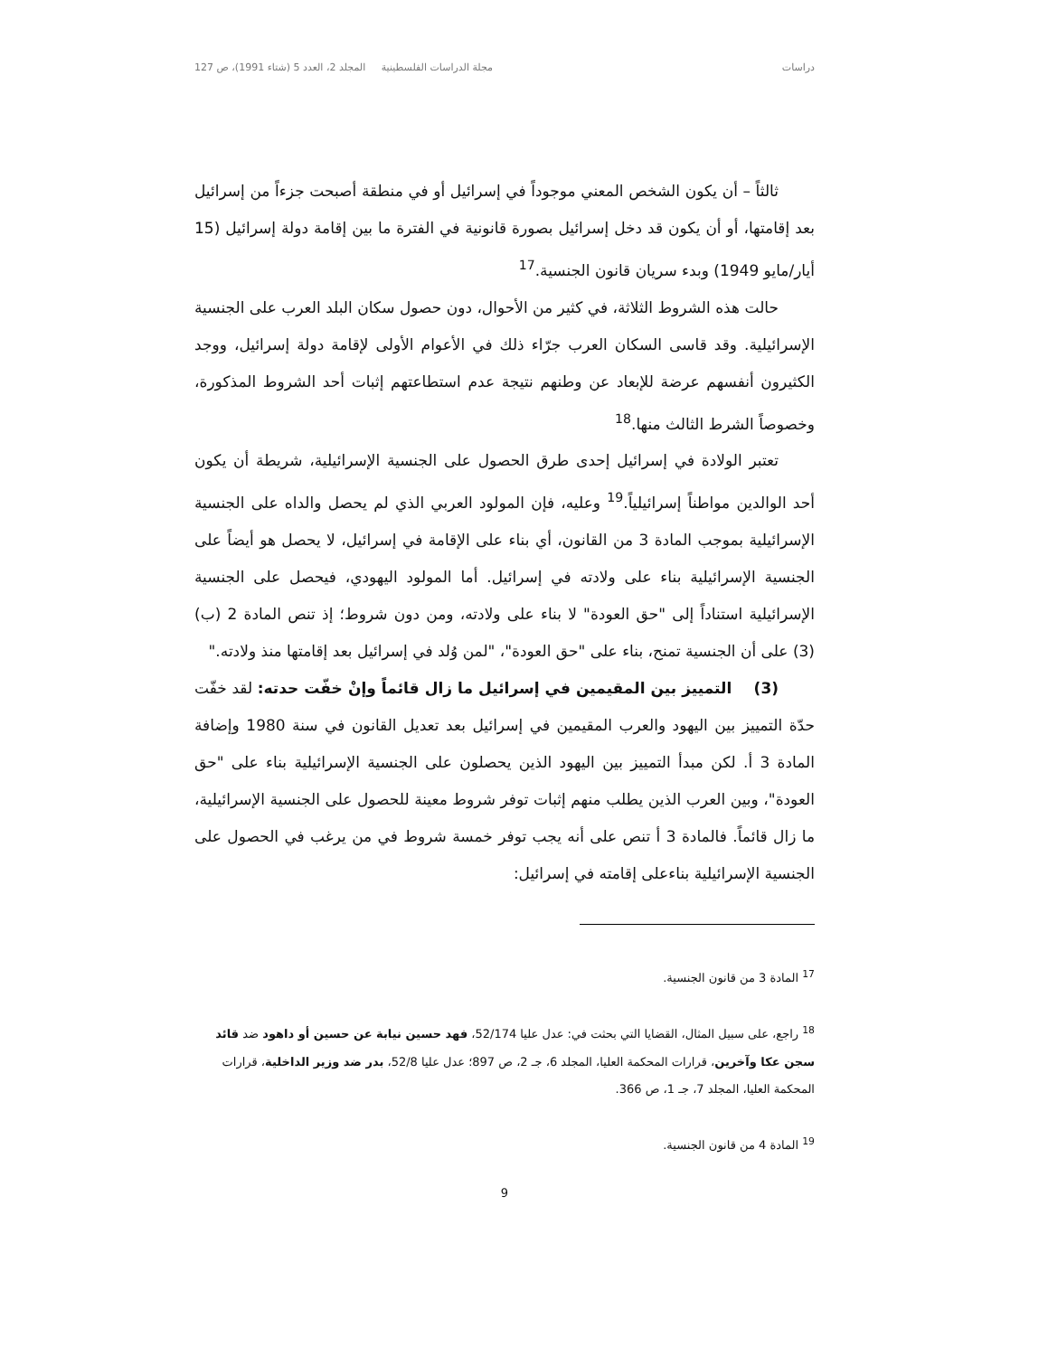دراسات مجلة الدراسات الفلسطينية المجلد 2، العدد 5 (شتاء 1991)، ص 127
ثالثاً – أن يكون الشخص المعني موجوداً في إسرائيل أو في منطقة أصبحت جزءاً من إسرائيل بعد إقامتها، أو أن يكون قد دخل إسرائيل بصورة قانونية في الفترة ما بين إقامة دولة إسرائيل (15 أيار/مايو 1949) وبدء سريان قانون الجنسية.<sup>17</sup>
حالت هذه الشروط الثلاثة، في كثير من الأحوال، دون حصول سكان البلد العرب على الجنسية الإسرائيلية. وقد قاسى السكان العرب جرّاء ذلك في الأعوام الأولى لإقامة دولة إسرائيل، ووجد الكثيرون أنفسهم عرضة للإبعاد عن وطنهم نتيجة عدم استطاعتهم إثبات أحد الشروط المذكورة، وخصوصاً الشرط الثالث منها.<sup>18</sup>
تعتبر الولادة في إسرائيل إحدى طرق الحصول على الجنسية الإسرائيلية، شريطة أن يكون أحد الوالدين مواطناً إسرائيلياً.<sup>19</sup> وعليه، فإن المولود العربي الذي لم يحصل والداه على الجنسية الإسرائيلية بموجب المادة 3 من القانون، أي بناء على الإقامة في إسرائيل، لا يحصل هو أيضاً على الجنسية الإسرائيلية بناء على ولادته في إسرائيل. أما المولود اليهودي، فيحصل على الجنسية الإسرائيلية استناداً إلى "حق العودة" لا بناء على ولادته، ومن دون شروط؛ إذ تنص المادة 2 (ب) (3) على أن الجنسية تمنح، بناء على "حق العودة"، "لمن وُلد في إسرائيل بعد إقامتها منذ ولادته."
(3) التمييز بين المقيمين في إسرائيل ما زال قائماً وإنْ خفّت حدته: لقد خفّت حدّة التمييز بين اليهود والعرب المقيمين في إسرائيل بعد تعديل القانون في سنة 1980 وإضافة المادة 3 أ. لكن مبدأ التمييز بين اليهود الذين يحصلون على الجنسية الإسرائيلية بناء على "حق العودة"، وبين العرب الذين يطلب منهم إثبات توفر شروط معينة للحصول على الجنسية الإسرائيلية، ما زال قائماً. فالمادة 3 أ تنص على أنه يجب توفر خمسة شروط في من يرغب في الحصول على الجنسية الإسرائيلية بناءعلى إقامته في إسرائيل:
<sup>17</sup> المادة 3 من قانون الجنسية.
<sup>18</sup> راجع، على سبيل المثال، القضايا التي بحثت في: عدل عليا 52/174، فهد حسين نيابة عن حسين أو داهود ضد قائد سجن عكا وآخرين، قرارات المحكمة العليا، المجلد 6، جـ 2، ص 897؛ عدل عليا 52/8، بدر ضد وزير الداخلية، قرارات المحكمة العليا، المجلد 7، جـ 1، ص 366.
<sup>19</sup> المادة 4 من قانون الجنسية.
9